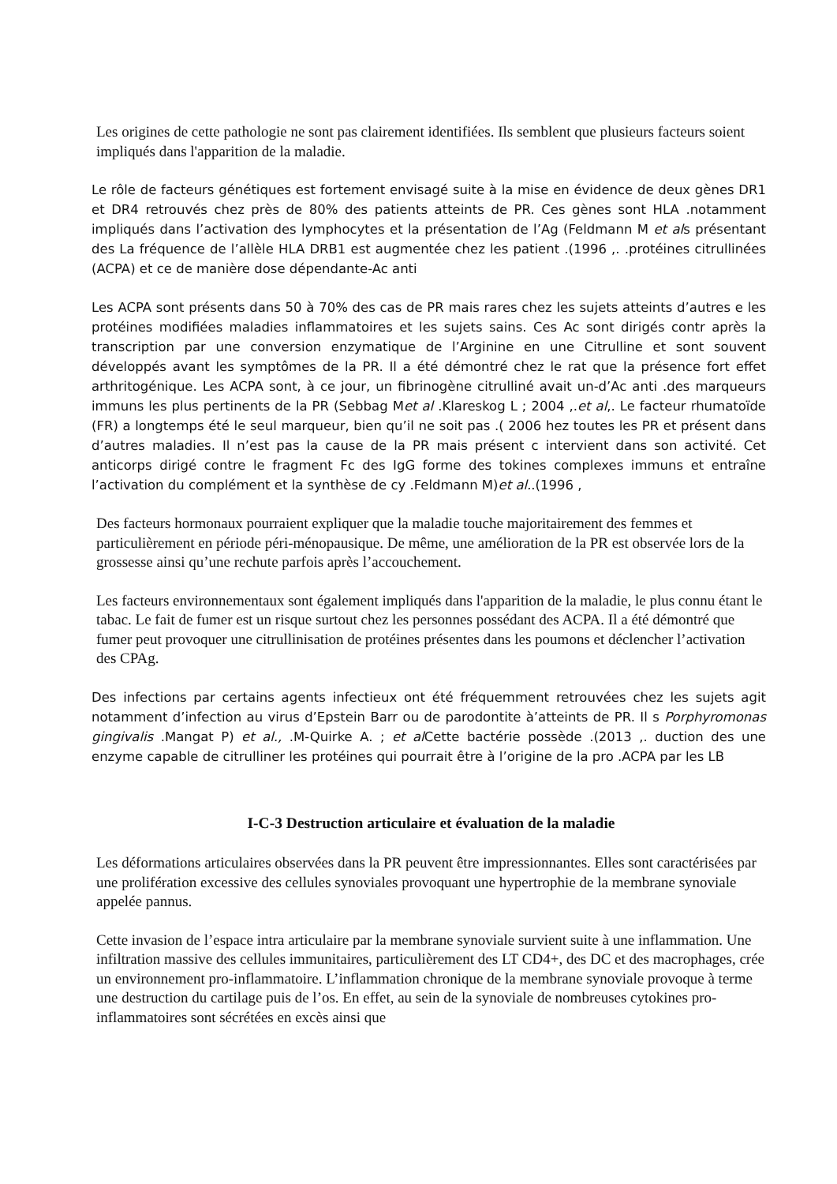Les origines de cette pathologie ne sont pas clairement identifiées. Ils semblent que plusieurs facteurs soient impliqués dans l'apparition de la maladie.
Le rôle de facteurs génétiques est fortement envisagé suite à la mise en évidence de deux gènes DR1 et DR4 retrouvés chez près de 80% des patients atteints de PR. Ces gènes sont HLA .notamment impliqués dans l’activation des lymphocytes et la présentation de l’Ag (Feldmann M et als présentant des La fréquence de l’allèle HLA DRB1 est augmentée chez les patient .(1996 ,. .protéines citrullinées (ACPA) et ce de manière dose dépendante-Ac anti
Les ACPA sont présents dans 50 à 70% des cas de PR mais rares chez les sujets atteints d’autres e les protéines modifiées maladies inflammatoires et les sujets sains. Ces Ac sont dirigés contr après la transcription par une conversion enzymatique de l’Arginine en une Citrulline et sont souvent développés avant les symptômes de la PR. Il a été démontré chez le rat que la présence fort effet arthritogénique. Les ACPA sont, à ce jour, un fibrinogène citrulliné avait un-d’Ac anti .des marqueurs immuns les plus pertinents de la PR (Sebbag Met al .Klareskog L ; 2004 ,.et al,. Le facteur rhumatoïde (FR) a longtemps été le seul marqueur, bien qu’il ne soit pas .( 2006 hez toutes les PR et présent dans d’autres maladies. Il n’est pas la cause de la PR mais présent c intervient dans son activité. Cet anticorps dirigé contre le fragment Fc des IgG forme des tokines complexes immuns et entraîne l’activation du complément et la synthèse de cy .Feldmann M)et al..(1996 ,
Des facteurs hormonaux pourraient expliquer que la maladie touche majoritairement des femmes et particulièrement en période péri-ménopausique. De même, une amélioration de la PR est observée lors de la grossesse ainsi qu’une rechute parfois après l’accouchement.
Les facteurs environnementaux sont également impliqués dans l'apparition de la maladie, le plus connu étant le tabac. Le fait de fumer est un risque surtout chez les personnes possédant des ACPA. Il a été démontré que fumer peut provoquer une citrullinisation de protéines présentes dans les poumons et déclencher l’activation des CPAg.
Des infections par certains agents infectieux ont été fréquemment retrouvées chez les sujets agit notamment d’infection au virus d’Epstein Barr ou de parodontite à’atteints de PR. Il s Porphyromonas gingivalis .Mangat P) et al., .M-Quirke A. ; et al Cette bactérie possède .(2013 ,. duction des une enzyme capable de citrulliner les protéines qui pourrait être à l’origine de la pro .ACPA par les LB
I-C-3 Destruction articulaire et évaluation de la maladie
Les déformations articulaires observées dans la PR peuvent être impressionnantes. Elles sont caractérisées par une prolifération excessive des cellules synoviales provoquant une hypertrophie de la membrane synoviale appelée pannus.
Cette invasion de l’espace intra articulaire par la membrane synoviale survient suite à une inflammation. Une infiltration massive des cellules immunitaires, particulièrement des LT CD4+, des DC et des macrophages, crée un environnement pro-inflammatoire. L’inflammation chronique de la membrane synoviale provoque à terme une destruction du cartilage puis de l’os. En effet, au sein de la synoviale de nombreuses cytokines pro-inflammatoires sont sécrétées en excès ainsi que